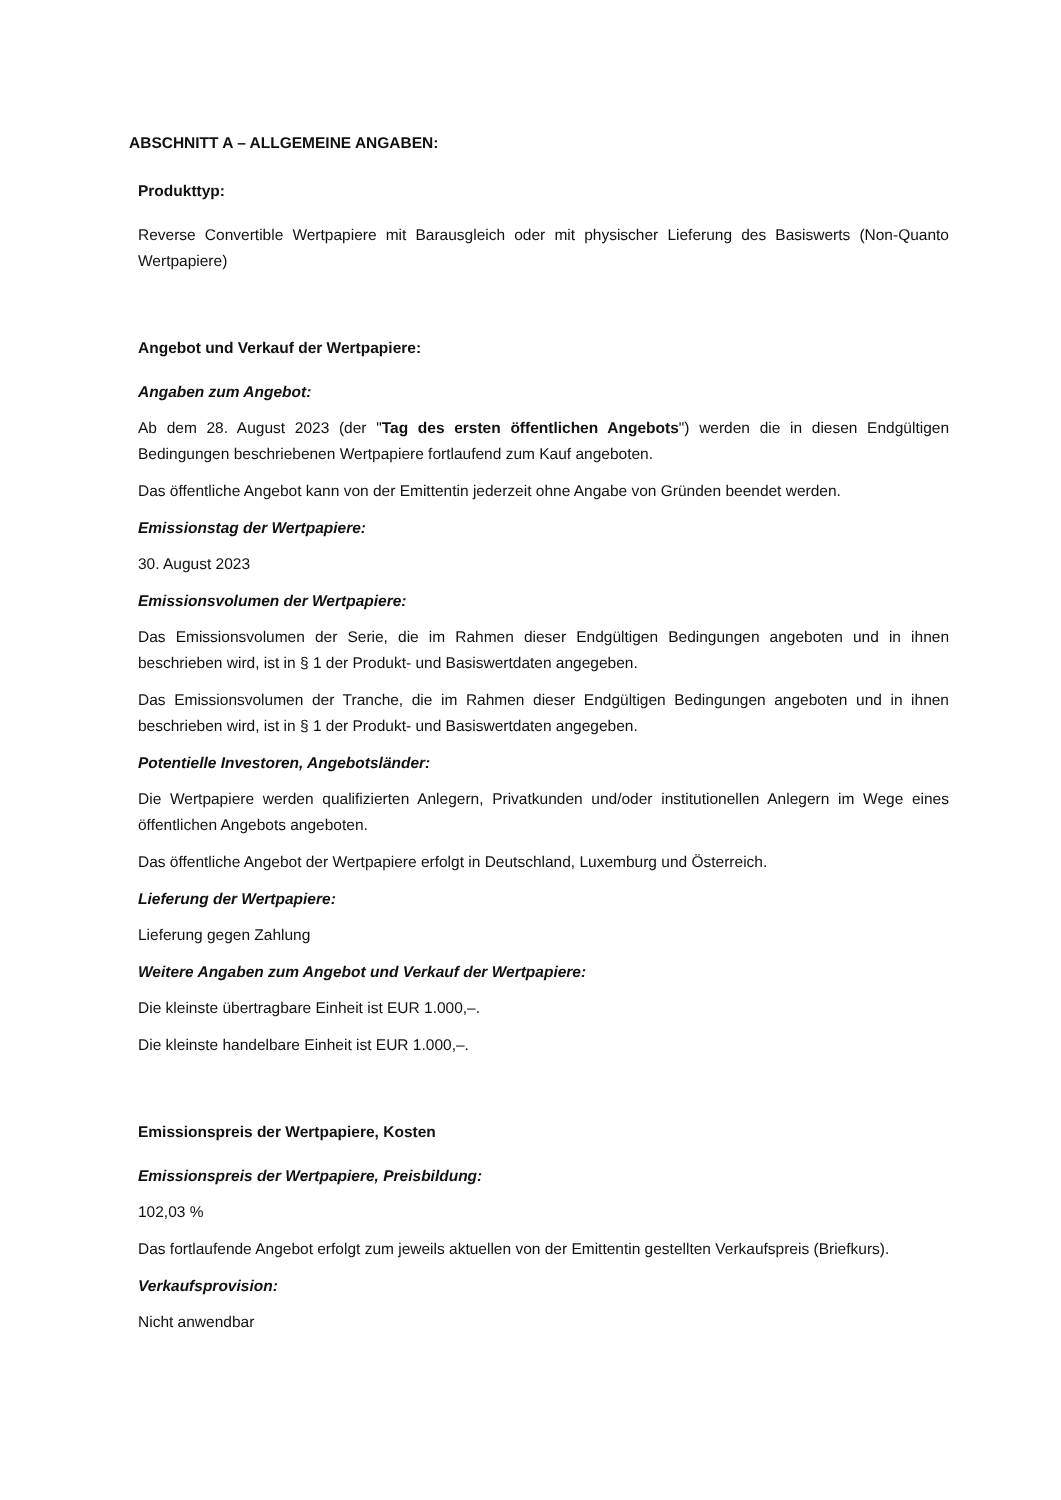ABSCHNITT A – ALLGEMEINE ANGABEN:
Produkttyp:
Reverse Convertible Wertpapiere mit Barausgleich oder mit physischer Lieferung des Basiswerts (Non-Quanto Wertpapiere)
Angebot und Verkauf der Wertpapiere:
Angaben zum Angebot:
Ab dem 28. August 2023 (der "Tag des ersten öffentlichen Angebots") werden die in diesen Endgültigen Bedingungen beschriebenen Wertpapiere fortlaufend zum Kauf angeboten.
Das öffentliche Angebot kann von der Emittentin jederzeit ohne Angabe von Gründen beendet werden.
Emissionstag der Wertpapiere:
30. August 2023
Emissionsvolumen der Wertpapiere:
Das Emissionsvolumen der Serie, die im Rahmen dieser Endgültigen Bedingungen angeboten und in ihnen beschrieben wird, ist in § 1 der Produkt- und Basiswertdaten angegeben.
Das Emissionsvolumen der Tranche, die im Rahmen dieser Endgültigen Bedingungen angeboten und in ihnen beschrieben wird, ist in § 1 der Produkt- und Basiswertdaten angegeben.
Potentielle Investoren, Angebotsländer:
Die Wertpapiere werden qualifizierten Anlegern, Privatkunden und/oder institutionellen Anlegern im Wege eines öffentlichen Angebots angeboten.
Das öffentliche Angebot der Wertpapiere erfolgt in Deutschland, Luxemburg und Österreich.
Lieferung der Wertpapiere:
Lieferung gegen Zahlung
Weitere Angaben zum Angebot und Verkauf der Wertpapiere:
Die kleinste übertragbare Einheit ist EUR 1.000,–.
Die kleinste handelbare Einheit ist EUR 1.000,–.
Emissionspreis der Wertpapiere, Kosten
Emissionspreis der Wertpapiere, Preisbildung:
102,03 %
Das fortlaufende Angebot erfolgt zum jeweils aktuellen von der Emittentin gestellten Verkaufspreis (Briefkurs).
Verkaufsprovision:
Nicht anwendbar